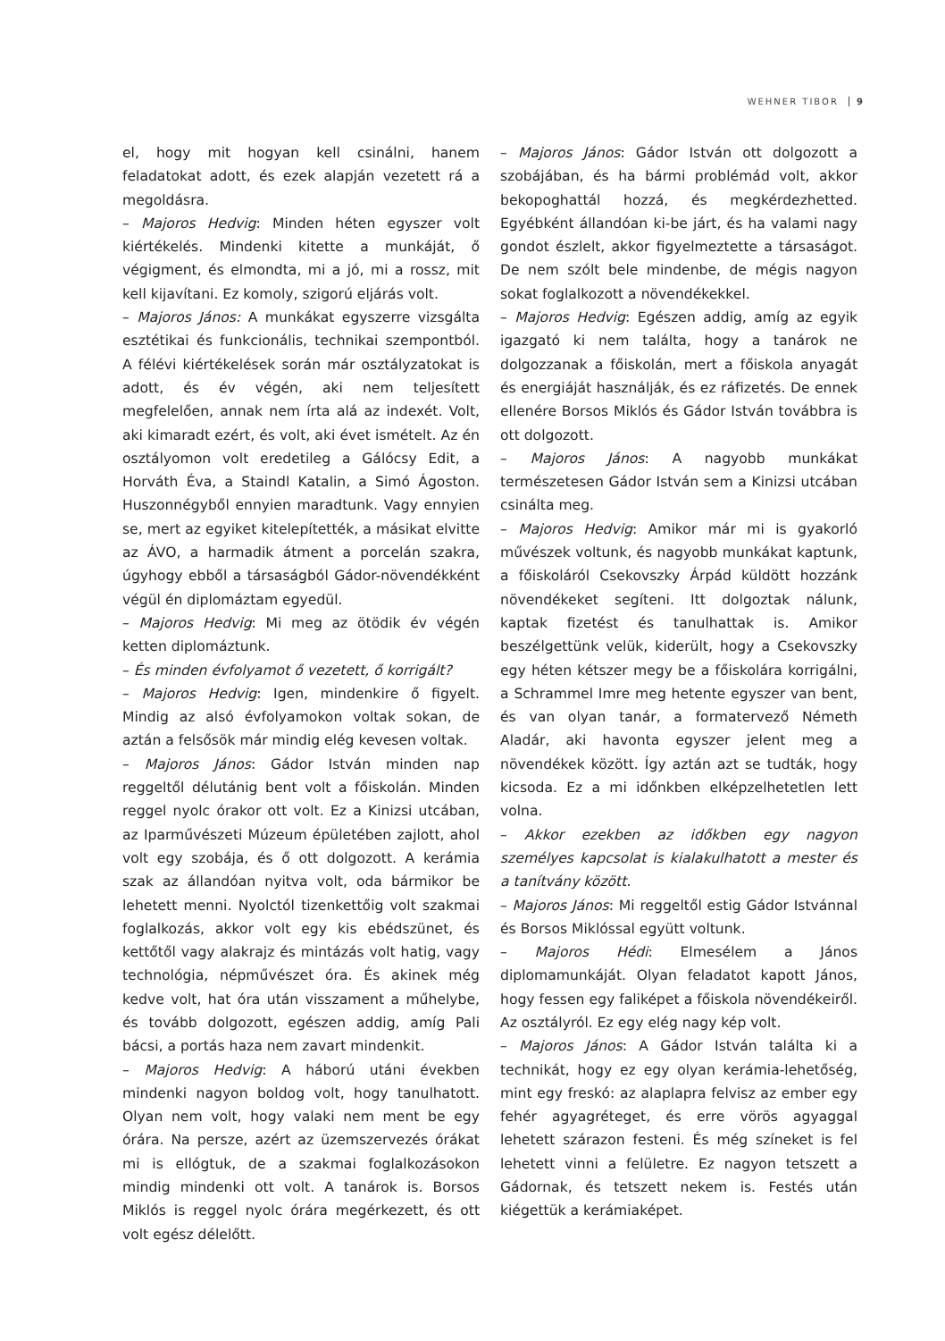WEHNER TIBOR 9
el, hogy mit hogyan kell csinálni, hanem feladatokat adott, és ezek alapján vezetett rá a megoldásra.
– Majoros Hedvig: Minden héten egyszer volt kiértékelés. Mindenki kitette a munkáját, ő végigment, és elmondta, mi a jó, mi a rossz, mit kell kijavítani. Ez komoly, szigorú eljárás volt.
– Majoros János: A munkákat egyszerre vizsgálta esztétikai és funkcionális, technikai szempontból. A félévi kiértékelések során már osztályzatokat is adott, és év végén, aki nem teljesített megfelelően, annak nem írta alá az indexét. Volt, aki kimaradt ezért, és volt, aki évet ismételt. Az én osztályomon volt eredetileg a Gálócsy Edit, a Horváth Éva, a Staindl Katalin, a Simó Ágoston. Huszonnégyből ennyien maradtunk. Vagy ennyien se, mert az egyiket kitelepítették, a másikat elvitte az ÁVO, a harmadik átment a porcelán szakra, úgyhogy ebből a társaságból Gádor-növendékként végül én diplomáztam egyedül.
– Majoros Hedvig: Mi meg az ötödik év végén ketten diplomáztunk.
– És minden évfolyamot ő vezetett, ő korrigált?
– Majoros Hedvig: Igen, mindenkire ő figyelt. Mindig az alsó évfolyamokon voltak sokan, de aztán a felsősök már mindig elég kevesen voltak.
– Majoros János: Gádor István minden nap reggeltől délutánig bent volt a főiskolán. Minden reggel nyolc órakor ott volt. Ez a Kinizsi utcában, az Iparművészeti Múzeum épületében zajlott, ahol volt egy szobája, és ő ott dolgozott. A kerámia szak az állandóan nyitva volt, oda bármikor be lehetett menni. Nyolctól tizenkettőig volt szakmai foglalkozás, akkor volt egy kis ebédszünet, és kettőtől vagy alakrajz és mintázás volt hatig, vagy technológia, népművészet óra. És akinek még kedve volt, hat óra után visszament a műhelybe, és tovább dolgozott, egészen addig, amíg Pali bácsi, a portás haza nem zavart mindenkit.
– Majoros Hedvig: A háború utáni években mindenki nagyon boldog volt, hogy tanulhatott. Olyan nem volt, hogy valaki nem ment be egy órára. Na persze, azért az üzemszervezés órákat mi is ellógtuk, de a szakmai foglalkozásokon mindig mindenki ott volt. A tanárok is. Borsos Miklós is reggel nyolc órára megérkezett, és ott volt egész délelőtt.
– Majoros János: Gádor István ott dolgozott a szobájában, és ha bármi problémád volt, akkor bekopoghattál hozzá, és megkérdezhetted. Egyébként állandóan ki-be járt, és ha valami nagy gondot észlelt, akkor figyelmeztette a társaságot. De nem szólt bele mindenbe, de mégis nagyon sokat foglalkozott a növendékekkel.
– Majoros Hedvig: Egészen addig, amíg az egyik igazgató ki nem találta, hogy a tanárok ne dolgozzanak a főiskolán, mert a főiskola anyagát és energiáját használják, és ez ráfizetés. De ennek ellenére Borsos Miklós és Gádor István továbbra is ott dolgozott.
– Majoros János: A nagyobb munkákat természetesen Gádor István sem a Kinizsi utcában csinálta meg.
– Majoros Hedvig: Amikor már mi is gyakorló művészek voltunk, és nagyobb munkákat kaptunk, a főiskoláról Csekovszky Árpád küldött hozzánk növendékeket segíteni. Itt dolgoztak nálunk, kaptak fizetést és tanulhattak is. Amikor beszélgettünk velük, kiderült, hogy a Csekovszky egy héten kétszer megy be a főiskolára korrigálni, a Schrammel Imre meg hetente egyszer van bent, és van olyan tanár, a formatervező Németh Aladár, aki havonta egyszer jelent meg a növendékek között. Így aztán azt se tudták, hogy kicsoda. Ez a mi időnkben elképzelhetetlen lett volna.
– Akkor ezekben az időkben egy nagyon személyes kapcsolat is kialakulhatott a mester és a tanítvány között.
– Majoros János: Mi reggeltől estig Gádor Istvánnal és Borsos Miklóssal együtt voltunk.
– Majoros Hédi: Elmesélem a János diplomamunkáját. Olyan feladatot kapott János, hogy fessen egy faliképet a főiskola növendékeiről. Az osztályról. Ez egy elég nagy kép volt.
– Majoros János: A Gádor István találta ki a technikát, hogy ez egy olyan kerámia-lehetőség, mint egy freskó: az alaplapra felvisz az ember egy fehér agyagréteget, és erre vörös agyaggal lehetett szárazon festeni. És még színeket is fel lehetett vinni a felületre. Ez nagyon tetszett a Gádornak, és tetszett nekem is. Festés után kiégettük a kerámiaképet.